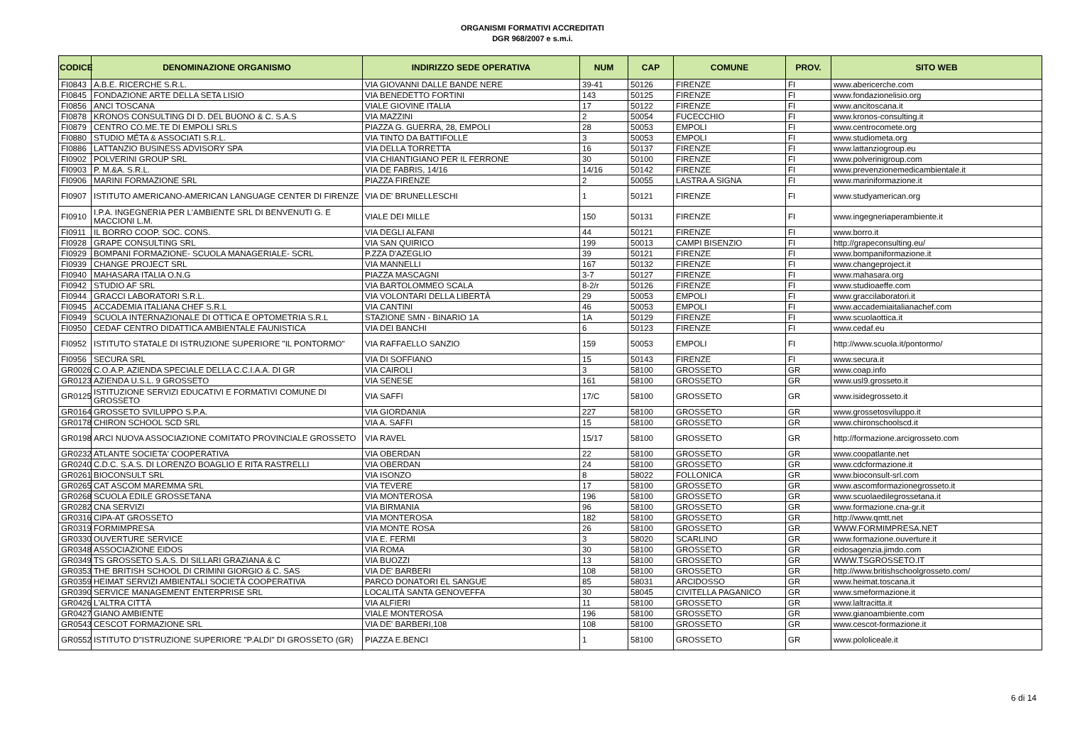ORGANISMI FORMATIVI ACCREDITATI
DGR 968/2007 e s.m.i.
| CODICE | DENOMINAZIONE ORGANISMO | INDIRIZZO SEDE OPERATIVA | NUM | CAP | COMUNE | PROV. | SITO WEB |
| --- | --- | --- | --- | --- | --- | --- | --- |
| FI0843 | A.B.E. RICERCHE S.R.L. | VIA GIOVANNI DALLE BANDE NERE | 39-41 | 50126 | FIRENZE | FI | www.abericerche.com |
| FI0845 | FONDAZIONE ARTE DELLA SETA LISIO | VIA BENEDETTO FORTINI | 143 | 50125 | FIRENZE | FI | www.fondazionelisio.org |
| FI0856 | ANCI TOSCANA | VIALE GIOVINE ITALIA | 17 | 50122 | FIRENZE | FI | www.ancitoscana.it |
| FI0878 | KRONOS CONSULTING DI D. DEL BUONO & C. S.A.S | VIA MAZZINI | 2 | 50054 | FUCECCHIO | FI | www.kronos-consulting.it |
| FI0879 | CENTRO CO.ME.TE DI EMPOLI SRLS | PIAZZA G. GUERRA, 28, EMPOLI | 28 | 50053 | EMPOLI | FI | www.centrocomete.org |
| FI0880 | STUDIO MÉTA & ASSOCIATI S.R.L. | VIA TINTO DA BATTIFOLLE | 3 | 50053 | EMPOLI | FI | www.studiometa.org |
| FI0886 | LATTANZIO BUSINESS ADVISORY SPA | VIA DELLA TORRETTA | 16 | 50137 | FIRENZE | FI | www.lattanziogroup.eu |
| FI0902 | POLVERINI GROUP SRL | VIA CHIANTIGIANO PER IL FERRONE | 30 | 50100 | FIRENZE | FI | www.polverinigroup.com |
| FI0903 | P. M.&A. S.R.L. | VIA DE FABRIS, 14/16 | 14/16 | 50142 | FIRENZE | FI | www.prevenzionemedicambientale.it |
| FI0906 | MARINI FORMAZIONE SRL | PIAZZA FIRENZE | 2 | 50055 | LASTRA A SIGNA | FI | www.mariniformazione.it |
| FI0907 | ISTITUTO AMERICANO-AMERICAN LANGUAGE CENTER DI FIRENZE | VIA DE' BRUNELLESCHI | 1 | 50121 | FIRENZE | FI | www.studyamerican.org |
| FI0910 | I.P.A. INGEGNERIA PER L'AMBIENTE SRL DI BENVENUTI G. E MACCIONI L.M. | VIALE DEI MILLE | 150 | 50131 | FIRENZE | FI | www.ingegneriaperambiente.it |
| FI0911 | IL BORRO COOP. SOC. CONS. | VIA DEGLI ALFANI | 44 | 50121 | FIRENZE | FI | www.borro.it |
| FI0928 | GRAPE CONSULTING SRL | VIA SAN QUIRICO | 199 | 50013 | CAMPI BISENZIO | FI | http://grapeconsulting.eu/ |
| FI0929 | BOMPANI FORMAZIONE- SCUOLA MANAGERIALE- SCRL | P.ZZA D'AZEGLIO | 39 | 50121 | FIRENZE | FI | www.bompaniformazione.it |
| FI0939 | CHANGE PROJECT SRL | VIA MANNELLI | 167 | 50132 | FIRENZE | FI | www.changeproject.it |
| FI0940 | MAHASARA ITALIA O.N.G | PIAZZA MASCAGNI | 3-7 | 50127 | FIRENZE | FI | www.mahasara.org |
| FI0942 | STUDIO AF SRL | VIA BARTOLOMMEO SCALA | 8-2/r | 50126 | FIRENZE | FI | www.studioaeffe.com |
| FI0944 | GRACCI LABORATORI S.R.L. | VIA VOLONTARI DELLA LIBERTÀ | 29 | 50053 | EMPOLI | FI | www.graccilaboratori.it |
| FI0945 | ACCADEMIA ITALIANA CHEF S.R.L | VIA CANTINI | 46 | 50053 | EMPOLI | FI | www.accademiaitalianachef.com |
| FI0949 | SCUOLA INTERNAZIONALE DI OTTICA E OPTOMETRIA S.R.L | STAZIONE SMN - BINARIO 1A | 1A | 50129 | FIRENZE | FI | www.scuolaottica.it |
| FI0950 | CEDAF CENTRO DIDATTICA AMBIENTALE FAUNISTICA | VIA DEI BANCHI | 6 | 50123 | FIRENZE | FI | www.cedaf.eu |
| FI0952 | ISTITUTO STATALE DI ISTRUZIONE SUPERIORE "IL PONTORMO" | VIA RAFFAELLO SANZIO | 159 | 50053 | EMPOLI | FI | http://www.scuola.it/pontormo/ |
| FI0956 | SECURA SRL | VIA DI SOFFIANO | 15 | 50143 | FIRENZE | FI | www.secura.it |
| GR0026 | C.O.A.P. AZIENDA SPECIALE DELLA C.C.I.A.A. DI GR | VIA CAIROLI | 3 | 58100 | GROSSETO | GR | www.coap.info |
| GR0123 | AZIENDA U.S.L. 9 GROSSETO | VIA SENESE | 161 | 58100 | GROSSETO | GR | www.usl9.grosseto.it |
| GR0125 | ISTITUZIONE SERVIZI EDUCATIVI E FORMATIVI COMUNE DI GROSSETO | VIA SAFFI | 17/C | 58100 | GROSSETO | GR | www.isidegrosseto.it |
| GR0164 | GROSSETO SVILUPPO S.P.A. | VIA GIORDANIA | 227 | 58100 | GROSSETO | GR | www.grossetosviluppo.it |
| GR0178 | CHIRON SCHOOL SCD SRL | VIA A. SAFFI | 15 | 58100 | GROSSETO | GR | www.chironschoolscd.it |
| GR0198 | ARCI NUOVA ASSOCIAZIONE COMITATO PROVINCIALE GROSSETO | VIA RAVEL | 15/17 | 58100 | GROSSETO | GR | http://formazione.arcigrosseto.com |
| GR0232 | ATLANTE SOCIETA' COOPERATIVA | VIA OBERDAN | 22 | 58100 | GROSSETO | GR | www.coopatlante.net |
| GR0240 | C.D.C. S.A.S. DI LORENZO BOAGLIO E RITA RASTRELLI | VIA OBERDAN | 24 | 58100 | GROSSETO | GR | www.cdcformazione.it |
| GR0261 | BIOCONSULT SRL | VIA ISONZO | 8 | 58022 | FOLLONICA | GR | www.bioconsult-srl.com |
| GR0265 | CAT ASCOM MAREMMA SRL | VIA TEVERE | 17 | 58100 | GROSSETO | GR | www.ascomformazionegrosseto.it |
| GR0268 | SCUOLA EDILE GROSSETANA | VIA MONTEROSA | 196 | 58100 | GROSSETO | GR | www.scuolaedilegrossetana.it |
| GR0282 | CNA SERVIZI | VIA BIRMANIA | 96 | 58100 | GROSSETO | GR | www.formazione.cna-gr.it |
| GR0316 | CIPA-AT GROSSETO | VIA MONTEROSA | 182 | 58100 | GROSSETO | GR | http://www.qmtt.net |
| GR0319 | FORMIMPRESA | VIA MONTE ROSA | 26 | 58100 | GROSSETO | GR | WWW.FORMIMPRESA.NET |
| GR0330 | OUVERTURE SERVICE | VIA E. FERMI | 3 | 58020 | SCARLINO | GR | www.formazione.ouverture.it |
| GR0348 | ASSOCIAZIONE EIDOS | VIA ROMA | 30 | 58100 | GROSSETO | GR | eidosagenzia.jimdo.com |
| GR0349 | TS GROSSETO S.A.S. DI SILLARI GRAZIANA & C | VIA BUOZZI | 13 | 58100 | GROSSETO | GR | WWW.TSGROSSETO.IT |
| GR0353 | THE BRITISH SCHOOL DI CRIMINI GIORGIO & C. SAS | VIA DE' BARBERI | 108 | 58100 | GROSSETO | GR | http://www.britishschoolgrosseto.com/ |
| GR0359 | HEIMAT SERVIZI AMBIENTALI SOCIETÀ COOPERATIVA | PARCO DONATORI EL SANGUE | 85 | 58031 | ARCIDOSSO | GR | www.heimat.toscana.it |
| GR0390 | SERVICE MANAGEMENT ENTERPRISE SRL | LOCALITÀ SANTA GENOVEFFA | 30 | 58045 | CIVITELLA PAGANICO | GR | www.smeformazione.it |
| GR0426 | L'ALTRA CITTÀ | VIA ALFIERI | 11 | 58100 | GROSSETO | GR | www.laltracitta.it |
| GR0427 | GIANO AMBIENTE | VIALE MONTEROSA | 196 | 58100 | GROSSETO | GR | www.gianoambiente.com |
| GR0543 | CESCOT FORMAZIONE SRL | VIA DE' BARBERI,108 | 108 | 58100 | GROSSETO | GR | www.cescot-formazione.it |
| GR0552 | ISTITUTO D"ISTRUZIONE SUPERIORE "P.ALDI" DI GROSSETO (GR) | PIAZZA E.BENCI | 1 | 58100 | GROSSETO | GR | www.pololiceale.it |
6 di 14